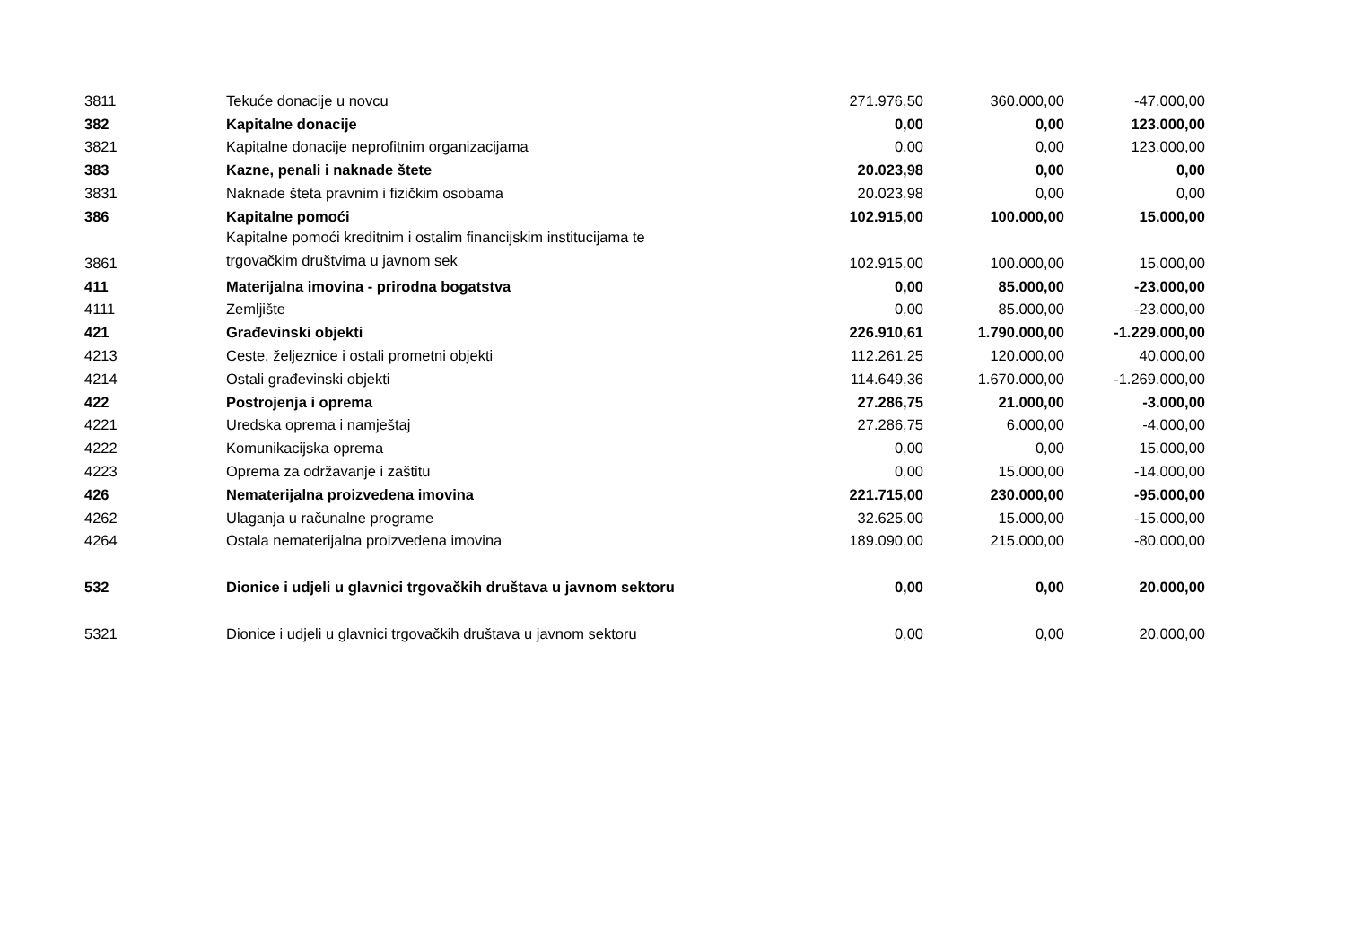| 3811 | Tekuće donacije u novcu | 271.976,50 | 360.000,00 | -47.000,00 |
| 382 | Kapitalne donacije | 0,00 | 0,00 | 123.000,00 |
| 3821 | Kapitalne donacije neprofitnim organizacijama | 0,00 | 0,00 | 123.000,00 |
| 383 | Kazne, penali i naknade štete | 20.023,98 | 0,00 | 0,00 |
| 3831 | Naknade šteta pravnim i fizičkim osobama | 20.023,98 | 0,00 | 0,00 |
| 386 | Kapitalne pomoći | 102.915,00 | 100.000,00 | 15.000,00 |
| 3861 | Kapitalne pomoći kreditnim i ostalim financijskim institucijama te trgovačkim društvima u javnom sek | 102.915,00 | 100.000,00 | 15.000,00 |
| 411 | Materijalna imovina - prirodna bogatstva | 0,00 | 85.000,00 | -23.000,00 |
| 4111 | Zemljište | 0,00 | 85.000,00 | -23.000,00 |
| 421 | Građevinski objekti | 226.910,61 | 1.790.000,00 | -1.229.000,00 |
| 4213 | Ceste, željeznice i ostali prometni objekti | 112.261,25 | 120.000,00 | 40.000,00 |
| 4214 | Ostali građevinski objekti | 114.649,36 | 1.670.000,00 | -1.269.000,00 |
| 422 | Postrojenja i oprema | 27.286,75 | 21.000,00 | -3.000,00 |
| 4221 | Uredska oprema i namještaj | 27.286,75 | 6.000,00 | -4.000,00 |
| 4222 | Komunikacijska oprema | 0,00 | 0,00 | 15.000,00 |
| 4223 | Oprema za održavanje i zaštitu | 0,00 | 15.000,00 | -14.000,00 |
| 426 | Nematerijalna proizvedena imovina | 221.715,00 | 230.000,00 | -95.000,00 |
| 4262 | Ulaganja u računalne programe | 32.625,00 | 15.000,00 | -15.000,00 |
| 4264 | Ostala nematerijalna proizvedena imovina | 189.090,00 | 215.000,00 | -80.000,00 |
| 532 | Dionice i udjeli u glavnici trgovačkih društava u javnom sektoru | 0,00 | 0,00 | 20.000,00 |
| 5321 | Dionice i udjeli u glavnici trgovačkih društava u javnom sektoru | 0,00 | 0,00 | 20.000,00 |